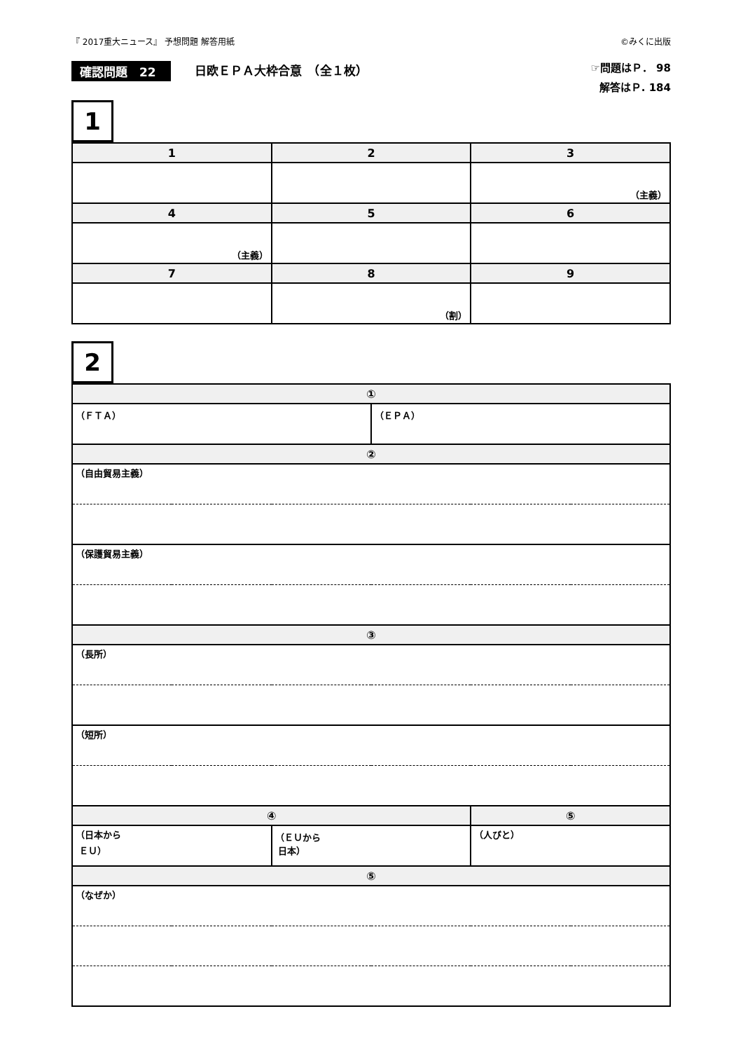『 2017重大ニュース』 予想問題 解答用紙 ©みくに出版
確認問題　22 日欧ＥＰＡ大枠合意　（全１枚）
☞問題はＰ． 98
解答はＰ. 184
1
| 1 | 2 | 3 |
| --- | --- | --- |
| | | （主義） |
| 4 | 5 | 6 |
| （主義） | | |
| 7 | 8 | 9 |
| | （割） | |
2
| ① | | | |
| --- | --- | --- | --- |
| （ＦＴＡ） | | （ＥＰＡ） | |
| ② | | | |
| （自由貿易主義） | | | |
| （保護貿易主義） | | | |
| ③ | | | |
| （長所） | | | |
| （短所） | | | |
| ④ | | | ⑤ |
| （日本から ＥＵ） | （ＥＵから 日本） | | （人びと） |
| ⑤ | | | |
| （なぜか） | | | |